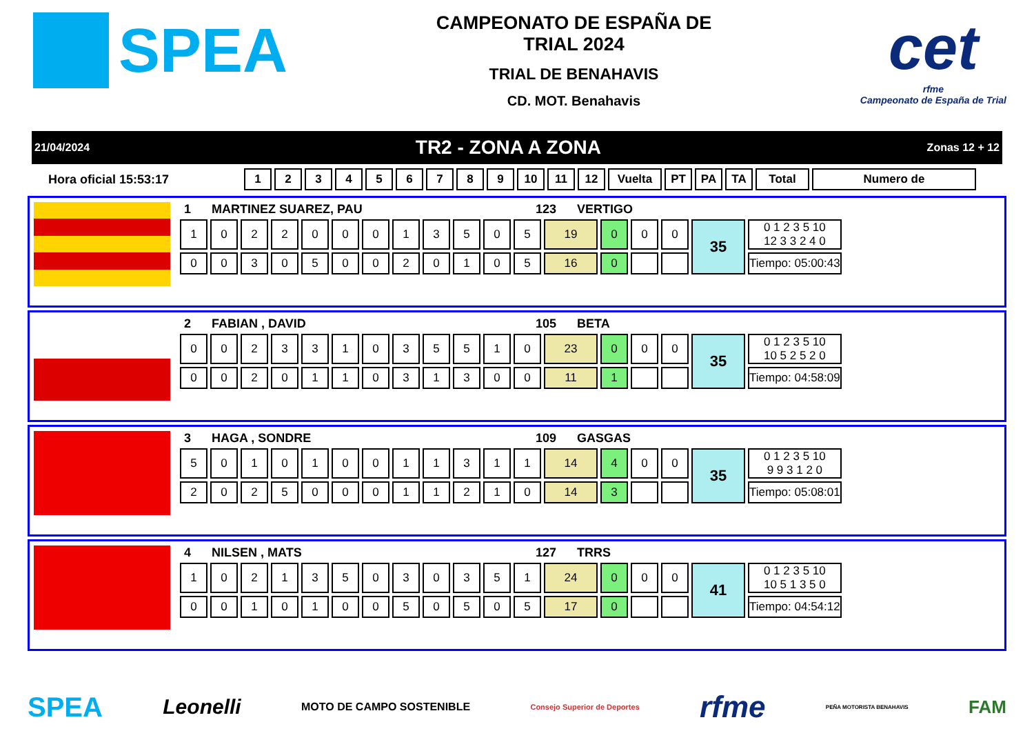SPEA
CAMPEONATO DE ESPAÑA DE
TRIAL 2024
TRIAL DE BENAHAVIS
CD. MOT. Benahavis
cet
rfme
Campeonato de España de Trial
21/04/2024 TR2 - ZONA A ZONA Zonas 12 + 12
Hora oficial 15:53:17
| 1 | 2 | 3 | 4 | 5 | 6 | 7 | 8 | 9 | 10 | 11 | 12 | Vuelta | PT | PA | TA | Total | Numero de |
| --- | --- | --- | --- | --- | --- | --- | --- | --- | --- | --- | --- | --- | --- | --- | --- | --- | --- |
1 MARTINEZ SUAREZ, PAU 123 VERTIGO
| 1 | 0 | 2 | 2 | 0 | 0 | 0 | 1 | 3 | 5 | 0 | 5 | 19 | 0 | 0 | 0 | 35 | 0 1 2 3 5 10 12 3 3 2 4 0 |
| 0 | 0 | 3 | 0 | 5 | 0 | 0 | 2 | 0 | 1 | 0 | 5 | 16 | 0 | | | | Tiempo: 05:00:43 |
2 FABIAN , DAVID 105 BETA
| 0 | 0 | 2 | 3 | 3 | 1 | 0 | 3 | 5 | 5 | 1 | 0 | 23 | 0 | 0 | 0 | 35 | 0 1 2 3 5 10 10 5 2 5 2 0 |
| 0 | 0 | 2 | 0 | 1 | 1 | 0 | 3 | 1 | 3 | 0 | 0 | 11 | 1 | | | | Tiempo: 04:58:09 |
3 HAGA , SONDRE 109 GASGAS
| 5 | 0 | 1 | 0 | 1 | 0 | 0 | 1 | 1 | 3 | 1 | 1 | 14 | 4 | 0 | 0 | 35 | 0 1 2 3 5 10 9 9 3 1 2 0 |
| 2 | 0 | 2 | 5 | 0 | 0 | 0 | 1 | 1 | 2 | 1 | 0 | 14 | 3 | | | | Tiempo: 05:08:01 |
4 NILSEN , MATS 127 TRRS
| 1 | 0 | 2 | 1 | 3 | 5 | 0 | 3 | 0 | 3 | 5 | 1 | 24 | 0 | 0 | 0 | 41 | 0 1 2 3 5 10 10 5 1 3 5 0 |
| 0 | 0 | 1 | 0 | 1 | 0 | 0 | 5 | 0 | 5 | 0 | 5 | 17 | 0 | | | | Tiempo: 04:54:12 |
SPEA Leonelli MOTO DE CAMPO SOSTENIBLE Consejo Superior de Deportes rfme PEÑA MOTORISTA BENAHAVIS FAM